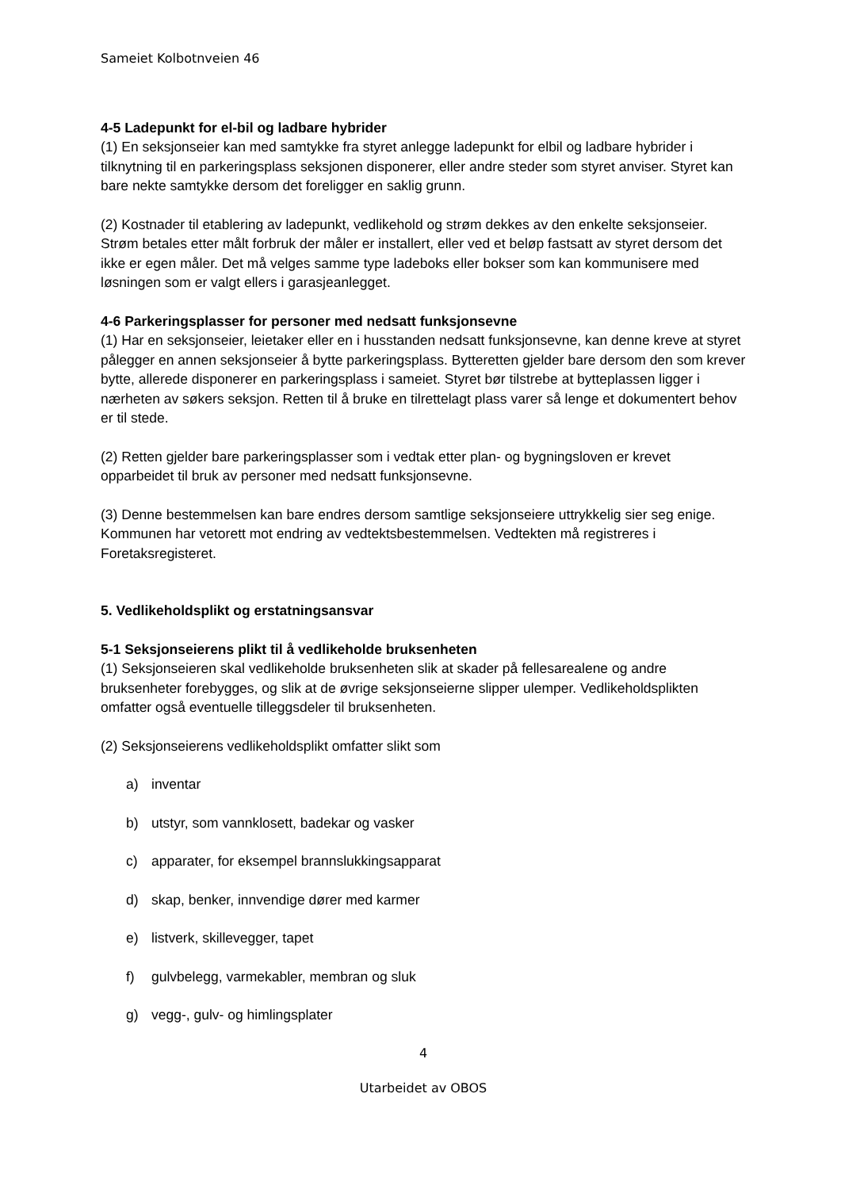Sameiet Kolbotnveien 46
4-5 Ladepunkt for el-bil og ladbare hybrider
(1) En seksjonseier kan med samtykke fra styret anlegge ladepunkt for elbil og ladbare hybrider i tilknytning til en parkeringsplass seksjonen disponerer, eller andre steder som styret anviser. Styret kan bare nekte samtykke dersom det foreligger en saklig grunn.
(2) Kostnader til etablering av ladepunkt, vedlikehold og strøm dekkes av den enkelte seksjonseier. Strøm betales etter målt forbruk der måler er installert, eller ved et beløp fastsatt av styret dersom det ikke er egen måler. Det må velges samme type ladeboks eller bokser som kan kommunisere med løsningen som er valgt ellers i garasjeanlegget.
4-6 Parkeringsplasser for personer med nedsatt funksjonsevne
(1) Har en seksjonseier, leietaker eller en i husstanden nedsatt funksjonsevne, kan denne kreve at styret pålegger en annen seksjonseier å bytte parkeringsplass. Bytteretten gjelder bare dersom den som krever bytte, allerede disponerer en parkeringsplass i sameiet. Styret bør tilstrebe at bytteplassen ligger i nærheten av søkers seksjon. Retten til å bruke en tilrettelagt plass varer så lenge et dokumentert behov er til stede.
(2) Retten gjelder bare parkeringsplasser som i vedtak etter plan- og bygningsloven er krevet opparbeidet til bruk av personer med nedsatt funksjonsevne.
(3) Denne bestemmelsen kan bare endres dersom samtlige seksjonseiere uttrykkelig sier seg enige. Kommunen har vetorett mot endring av vedtektsbestemmelsen. Vedtekten må registreres i Foretaksregisteret.
5. Vedlikeholdsplikt og erstatningsansvar
5-1 Seksjonseierens plikt til å vedlikeholde bruksenheten
(1) Seksjonseieren skal vedlikeholde bruksenheten slik at skader på fellesarealene og andre bruksenheter forebygges, og slik at de øvrige seksjonseierne slipper ulemper. Vedlikeholdsplikten omfatter også eventuelle tilleggsdeler til bruksenheten.
(2) Seksjonseierens vedlikeholdsplikt omfatter slikt som
a) inventar
b) utstyr, som vannklosett, badekar og vasker
c) apparater, for eksempel brannslukkingsapparat
d) skap, benker, innvendige dører med karmer
e) listverk, skillevegger, tapet
f) gulvbelegg, varmekabler, membran og sluk
g) vegg-, gulv- og himlingsplater
4
Utarbeidet av OBOS